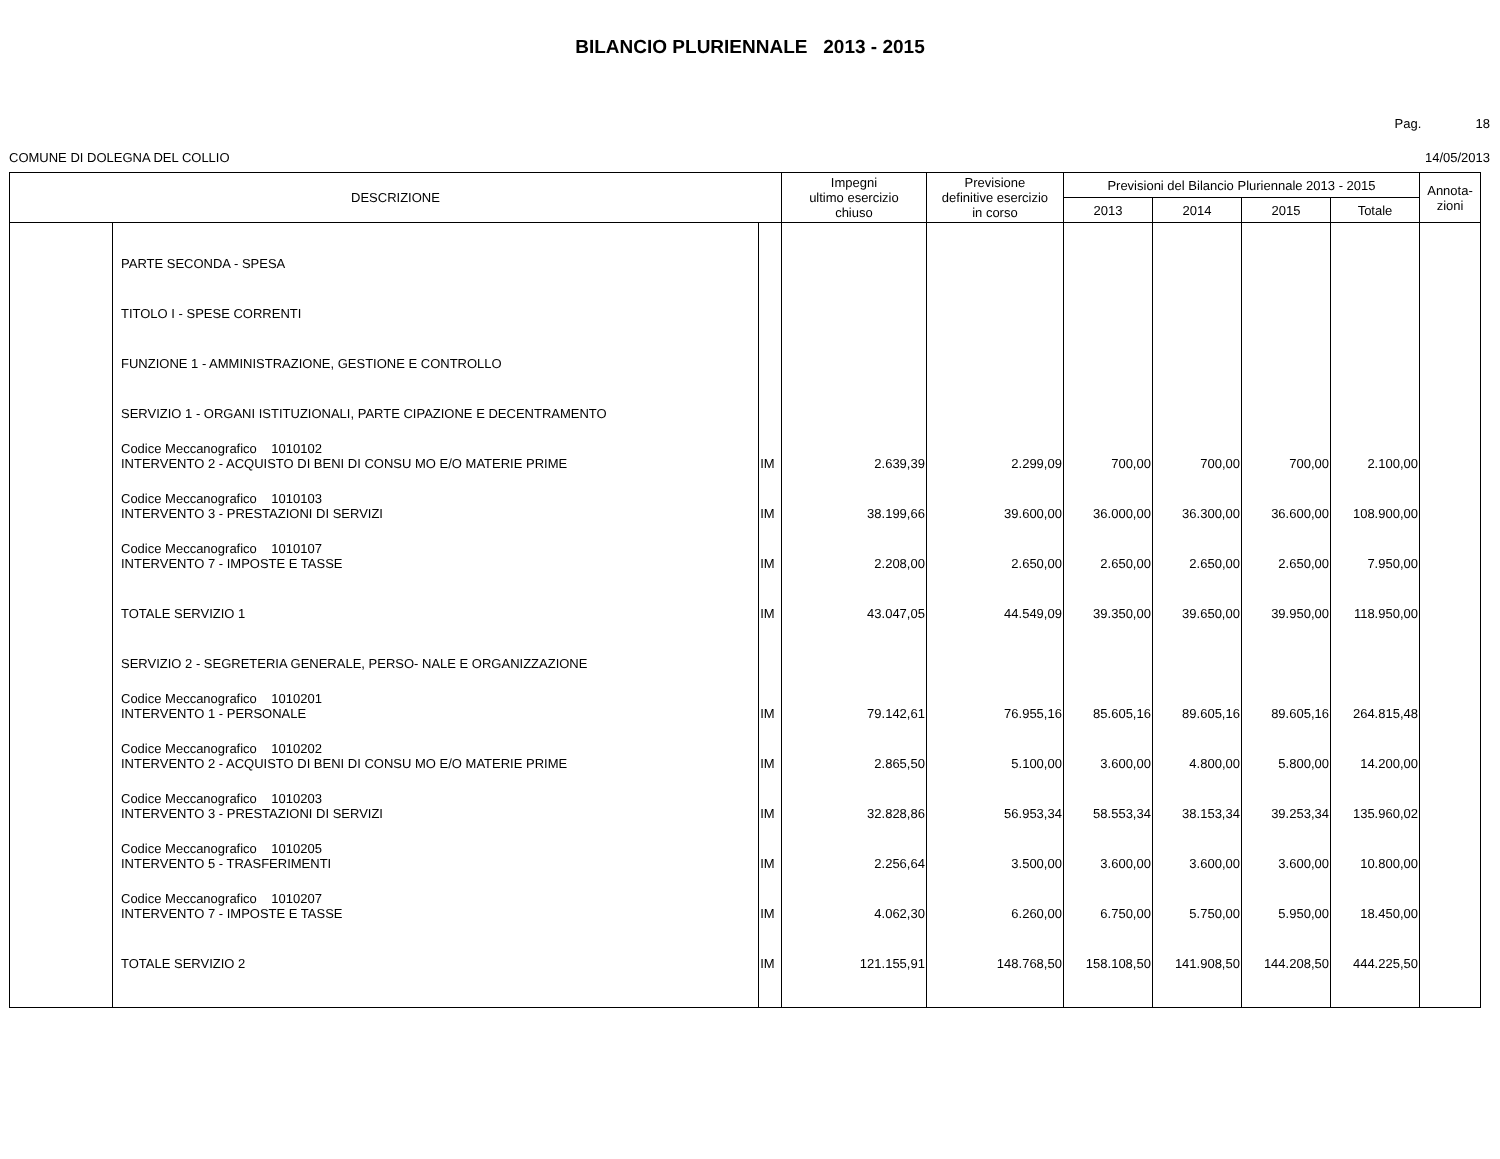BILANCIO PLURIENNALE 2013 - 2015
Pag. 18
COMUNE DI DOLEGNA DEL COLLIO 14/05/2013
| DESCRIZIONE | | | Impegni ultimo esercizio chiuso | Previsione definitive esercizio in corso | Previsioni del Bilancio Pluriennale 2013 - 2015 | | | | Annota- zioni |
| --- | --- | --- | --- | --- | --- | --- | --- | --- | --- |
| | | | | | 2013 | 2014 | 2015 | Totale | |
| | PARTE SECONDA - SPESA | | | | | | | | |
| | TITOLO I - SPESE CORRENTI | | | | | | | | |
| | FUNZIONE 1 - AMMINISTRAZIONE, GESTIONE E CONTROLLO | | | | | | | | |
| | SERVIZIO 1 - ORGANI ISTITUZIONALI, PARTE CIPAZIONE E DECENTRAMENTO | | | | | | | | |
| | Codice Meccanografico 1010102 INTERVENTO 2 - ACQUISTO DI BENI DI CONSU MO E/O MATERIE PRIME | IM | 2.639,39 | 2.299,09 | 700,00 | 700,00 | 700,00 | 2.100,00 | |
| | Codice Meccanografico 1010103 INTERVENTO 3 - PRESTAZIONI DI SERVIZI | IM | 38.199,66 | 39.600,00 | 36.000,00 | 36.300,00 | 36.600,00 | 108.900,00 | |
| | Codice Meccanografico 1010107 INTERVENTO 7 - IMPOSTE E TASSE | IM | 2.208,00 | 2.650,00 | 2.650,00 | 2.650,00 | 2.650,00 | 7.950,00 | |
| | TOTALE SERVIZIO 1 | IM | 43.047,05 | 44.549,09 | 39.350,00 | 39.650,00 | 39.950,00 | 118.950,00 | |
| | SERVIZIO 2 - SEGRETERIA GENERALE, PERSO- NALE E ORGANIZZAZIONE | | | | | | | | |
| | Codice Meccanografico 1010201 INTERVENTO 1 - PERSONALE | IM | 79.142,61 | 76.955,16 | 85.605,16 | 89.605,16 | 89.605,16 | 264.815,48 | |
| | Codice Meccanografico 1010202 INTERVENTO 2 - ACQUISTO DI BENI DI CONSU MO E/O MATERIE PRIME | IM | 2.865,50 | 5.100,00 | 3.600,00 | 4.800,00 | 5.800,00 | 14.200,00 | |
| | Codice Meccanografico 1010203 INTERVENTO 3 - PRESTAZIONI DI SERVIZI | IM | 32.828,86 | 56.953,34 | 58.553,34 | 38.153,34 | 39.253,34 | 135.960,02 | |
| | Codice Meccanografico 1010205 INTERVENTO 5 - TRASFERIMENTI | IM | 2.256,64 | 3.500,00 | 3.600,00 | 3.600,00 | 3.600,00 | 10.800,00 | |
| | Codice Meccanografico 1010207 INTERVENTO 7 - IMPOSTE E TASSE | IM | 4.062,30 | 6.260,00 | 6.750,00 | 5.750,00 | 5.950,00 | 18.450,00 | |
| | TOTALE SERVIZIO 2 | IM | 121.155,91 | 148.768,50 | 158.108,50 | 141.908,50 | 144.208,50 | 444.225,50 | |